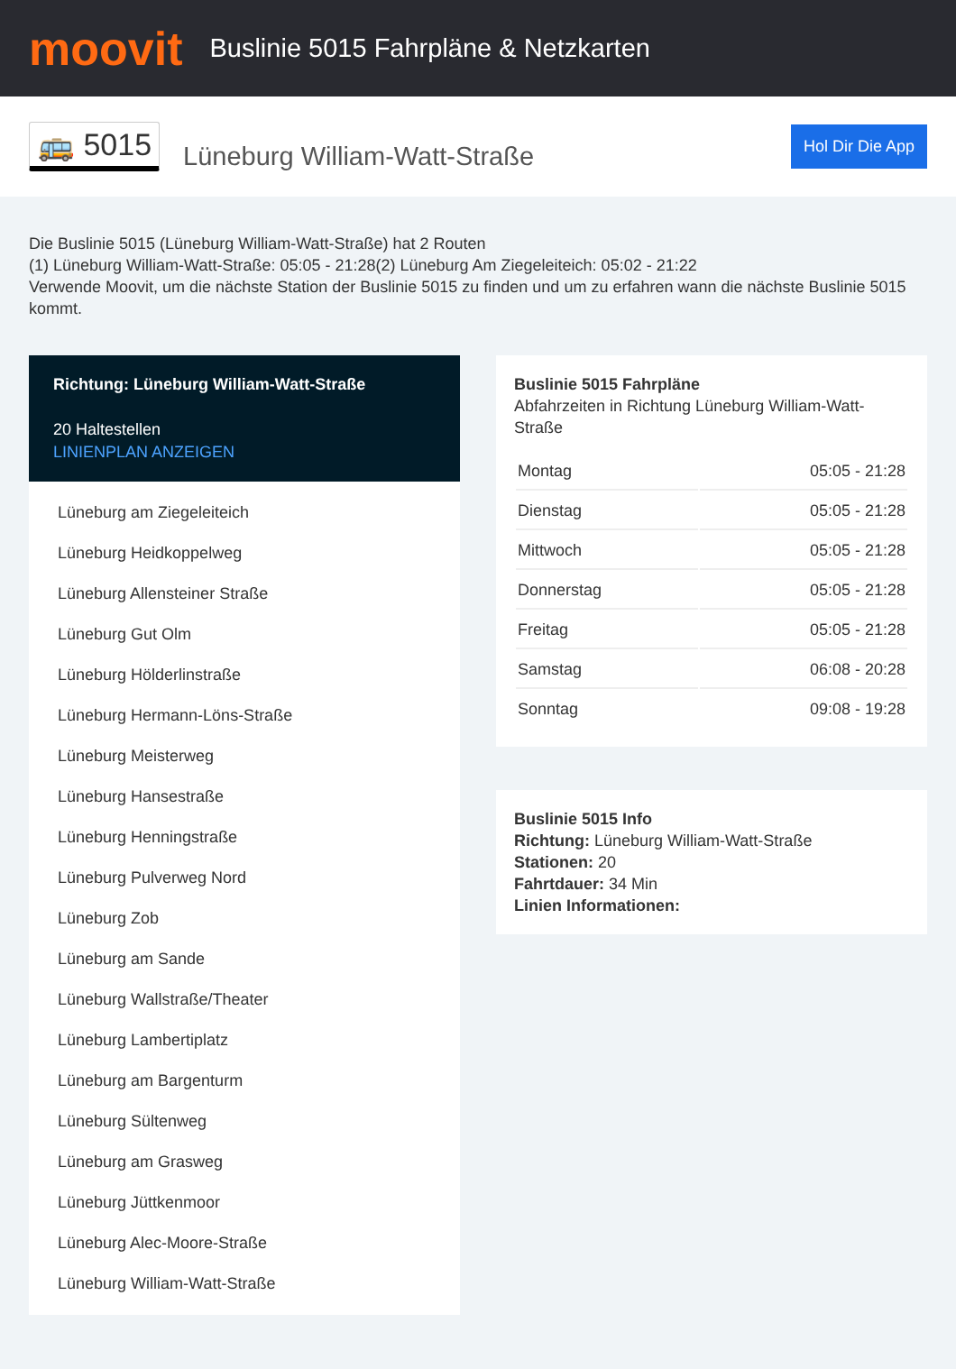moovit
Buslinie 5015 Fahrpläne & Netzkarten
🚌 5015
Lüneburg William-Watt-Straße
Hol Dir Die App
Die Buslinie 5015 (Lüneburg William-Watt-Straße) hat 2 Routen
(1) Lüneburg William-Watt-Straße: 05:05 - 21:28(2) Lüneburg Am Ziegeleiteich: 05:02 - 21:22
Verwende Moovit, um die nächste Station der Buslinie 5015 zu finden und um zu erfahren wann die nächste Buslinie 5015 kommt.
Richtung: Lüneburg William-Watt-Straße
20 Haltestellen
LINIENPLAN ANZEIGEN
Lüneburg am Ziegeleiteich
Lüneburg Heidkoppelweg
Lüneburg Allensteiner Straße
Lüneburg Gut Olm
Lüneburg Hölderlinstraße
Lüneburg Hermann-Löns-Straße
Lüneburg Meisterweg
Lüneburg Hansestraße
Lüneburg Henningstraße
Lüneburg Pulverweg Nord
Lüneburg Zob
Lüneburg am Sande
Lüneburg Wallstraße/Theater
Lüneburg Lambertiplatz
Lüneburg am Bargenturm
Lüneburg Sültenweg
Lüneburg am Grasweg
Lüneburg Jüttkenmoor
Lüneburg Alec-Moore-Straße
Lüneburg William-Watt-Straße
Buslinie 5015 Fahrpläne
Abfahrzeiten in Richtung Lüneburg William-Watt-Straße
| Montag | 05:05 - 21:28 |
| Dienstag | 05:05 - 21:28 |
| Mittwoch | 05:05 - 21:28 |
| Donnerstag | 05:05 - 21:28 |
| Freitag | 05:05 - 21:28 |
| Samstag | 06:08 - 20:28 |
| Sonntag | 09:08 - 19:28 |
Buslinie 5015 Info
Richtung: Lüneburg William-Watt-Straße
Stationen: 20
Fahrtdauer: 34 Min
Linien Informationen: